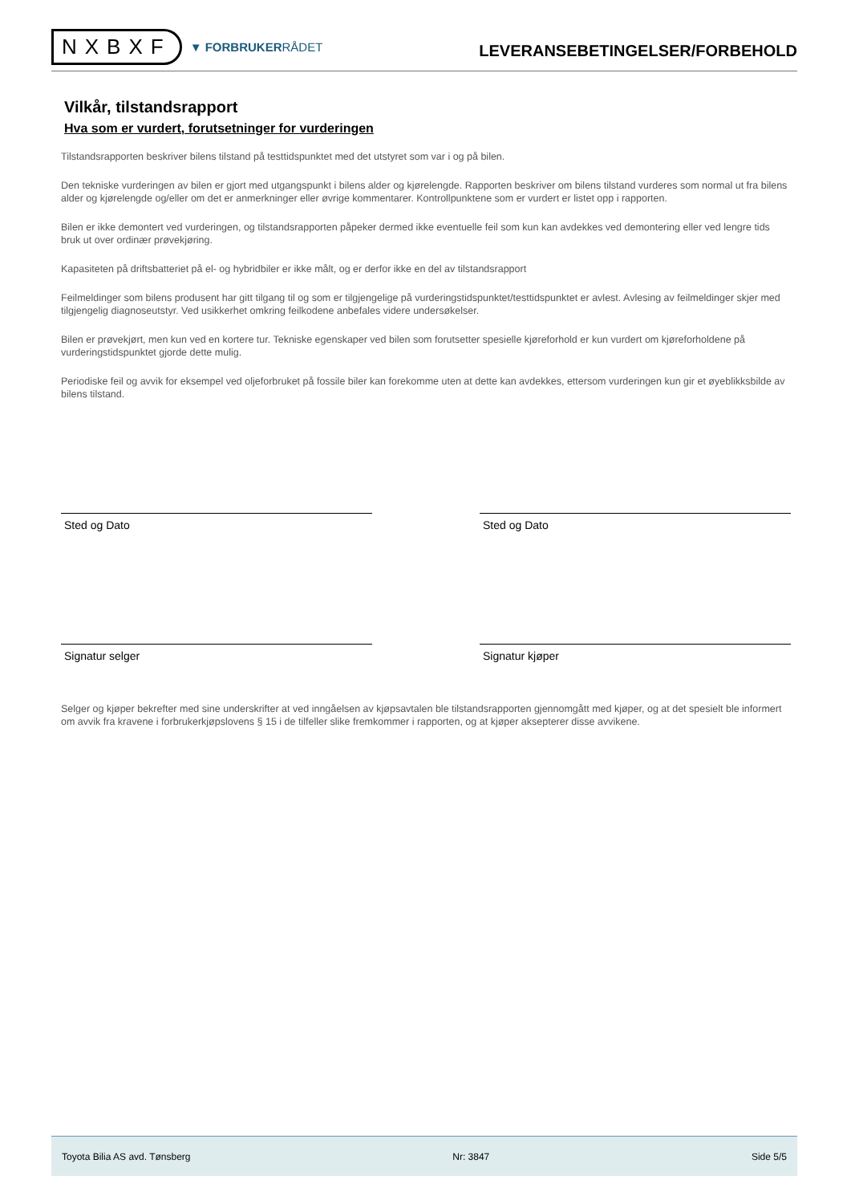NXBXF
▼ FORBRUKERRÅDET
LEVERANSEBETINGELSER/FORBEHOLD
Vilkår, tilstandsrapport
Hva som er vurdert, forutsetninger for vurderingen
Tilstandsrapporten beskriver bilens tilstand på testtidspunktet med det utstyret som var i og på bilen.
Den tekniske vurderingen av bilen er gjort med utgangspunkt i bilens alder og kjørelengde. Rapporten beskriver om bilens tilstand vurderes som normal ut fra bilens alder og kjørelengde og/eller om det er anmerkninger eller øvrige kommentarer. Kontrollpunktene som er vurdert er listet opp i rapporten.
Bilen er ikke demontert ved vurderingen, og tilstandsrapporten påpeker dermed ikke eventuelle feil som kun kan avdekkes ved demontering eller ved lengre tids bruk ut over ordinær prøvekjøring.
Kapasiteten på driftsbatteriet på el- og hybridbiler er ikke målt, og er derfor ikke en del av tilstandsrapport
Feilmeldinger som bilens produsent har gitt tilgang til og som er tilgjengelige på vurderingstidspunktet/testtidspunktet er avlest. Avlesing av feilmeldinger skjer med tilgjengelig diagnoseutstyr. Ved usikkerhet omkring feilkodene anbefales videre undersøkelser.
Bilen er prøvekjørt, men kun ved en kortere tur. Tekniske egenskaper ved bilen som forutsetter spesielle kjøreforhold er kun vurdert om kjøreforholdene på vurderingstidspunktet gjorde dette mulig.
Periodiske feil og avvik for eksempel ved oljeforbruket på fossile biler kan forekomme uten at dette kan avdekkes, ettersom vurderingen kun gir et øyeblikksbilde av bilens tilstand.
Sted og Dato Sted og Dato
Signatur selger Signatur kjøper
Selger og kjøper bekrefter med sine underskrifter at ved inngåelsen av kjøpsavtalen ble tilstandsrapporten gjennomgått med kjøper, og at det spesielt ble informert om avvik fra kravene i forbrukerkjøpslovens § 15 i de tilfeller slike fremkommer i rapporten, og at kjøper aksepterer disse avvikene.
Toyota Bilia AS avd. Tønsberg Nr: 3847 Side 5/5